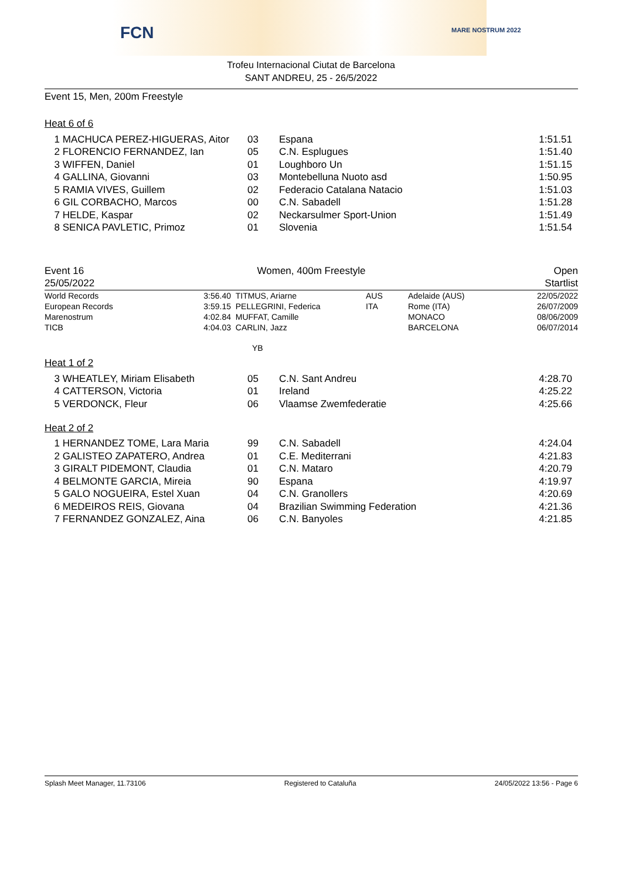FCN MARE NOSTRUM 2022
Trofeu Internacional Ciutat de Barcelona
SANT ANDREU, 25 - 26/5/2022
Event 15, Men, 200m Freestyle
Heat 6 of 6
| 1 | MACHUCA PEREZ-HIGUERAS, Aitor | 03 | Espana | 1:51.51 |
| 2 | FLORENCIO FERNANDEZ, Ian | 05 | C.N. Esplugues | 1:51.40 |
| 3 | WIFFEN, Daniel | 01 | Loughboro Un | 1:51.15 |
| 4 | GALLINA, Giovanni | 03 | Montebelluna Nuoto asd | 1:50.95 |
| 5 | RAMIA VIVES, Guillem | 02 | Federacio Catalana Natacio | 1:51.03 |
| 6 | GIL CORBACHO, Marcos | 00 | C.N. Sabadell | 1:51.28 |
| 7 | HELDE, Kaspar | 02 | Neckarsulmer Sport-Union | 1:51.49 |
| 8 | SENICA PAVLETIC, Primoz | 01 | Slovenia | 1:51.54 |
| Event 16 | Women, 400m Freestyle | Open |
| 25/05/2022 | | Startlist |
| World Records | 3:56.40 | TITMUS, Ariarne | AUS | Adelaide (AUS) | 22/05/2022 |
| European Records | 3:59.15 | PELLEGRINI, Federica | ITA | Rome (ITA) | 26/07/2009 |
| Marenostrum | 4:02.84 | MUFFAT, Camille | | MONACO | 08/06/2009 |
| TICB | 4:04.03 | CARLIN, Jazz | | BARCELONA | 06/07/2014 |
YB
Heat 1 of 2
| 3 | WHEATLEY, Miriam Elisabeth | 05 | C.N. Sant Andreu | 4:28.70 |
| 4 | CATTERSON, Victoria | 01 | Ireland | 4:25.22 |
| 5 | VERDONCK, Fleur | 06 | Vlaamse Zwemfederatie | 4:25.66 |
Heat 2 of 2
| 1 | HERNANDEZ TOME, Lara Maria | 99 | C.N. Sabadell | 4:24.04 |
| 2 | GALISTEO ZAPATERO, Andrea | 01 | C.E. Mediterrani | 4:21.83 |
| 3 | GIRALT PIDEMONT, Claudia | 01 | C.N. Mataro | 4:20.79 |
| 4 | BELMONTE GARCIA, Mireia | 90 | Espana | 4:19.97 |
| 5 | GALO NOGUEIRA, Estel Xuan | 04 | C.N. Granollers | 4:20.69 |
| 6 | MEDEIROS REIS, Giovana | 04 | Brazilian Swimming Federation | 4:21.36 |
| 7 | FERNANDEZ GONZALEZ, Aina | 06 | C.N. Banyoles | 4:21.85 |
Splash Meet Manager, 11.73106 Registered to Cataluña 24/05/2022 13:56 - Page 6